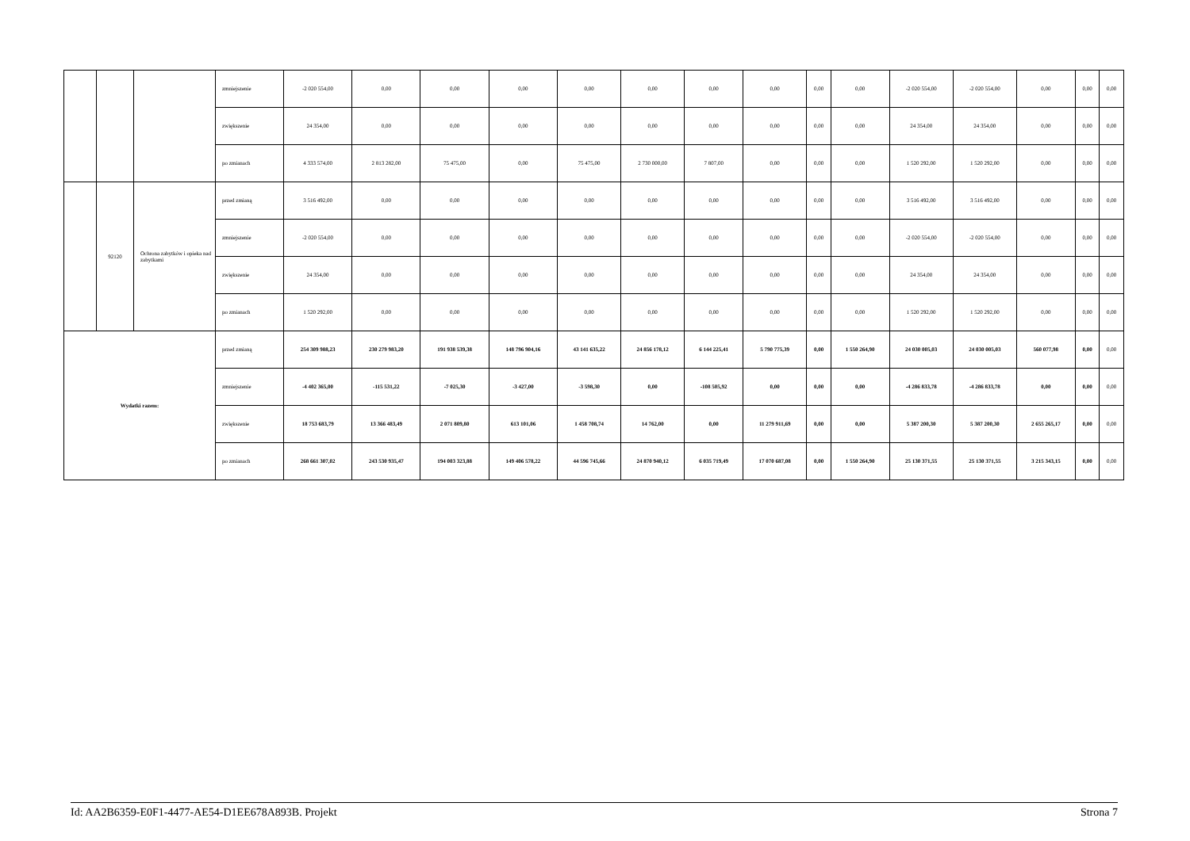| | | | zmniejszenie | -2 020 554,00 | 0,00 | 0,00 | 0,00 | 0,00 | 0,00 | 0,00 | 0,00 | 0,00 | 0,00 | -2 020 554,00 | -2 020 554,00 | 0,00 | 0,00 | 0,00 |
| | | | zwiększenie | 24 354,00 | 0,00 | 0,00 | 0,00 | 0,00 | 0,00 | 0,00 | 0,00 | 0,00 | 0,00 | 24 354,00 | 24 354,00 | 0,00 | 0,00 | 0,00 |
| | | | po zmianach | 4 333 574,00 | 2 813 282,00 | 75 475,00 | 0,00 | 75 475,00 | 2 730 000,00 | 7 807,00 | 0,00 | 0,00 | 0,00 | 1 520 292,00 | 1 520 292,00 | 0,00 | 0,00 | 0,00 |
| | 92120 | Ochrona zabytków i opieka nad zabytkami | przed zmianą | 3 516 492,00 | 0,00 | 0,00 | 0,00 | 0,00 | 0,00 | 0,00 | 0,00 | 0,00 | 0,00 | 3 516 492,00 | 3 516 492,00 | 0,00 | 0,00 | 0,00 |
| | | | zmniejszenie | -2 020 554,00 | 0,00 | 0,00 | 0,00 | 0,00 | 0,00 | 0,00 | 0,00 | 0,00 | 0,00 | -2 020 554,00 | -2 020 554,00 | 0,00 | 0,00 | 0,00 |
| | | | zwiększenie | 24 354,00 | 0,00 | 0,00 | 0,00 | 0,00 | 0,00 | 0,00 | 0,00 | 0,00 | 0,00 | 24 354,00 | 24 354,00 | 0,00 | 0,00 | 0,00 |
| | | | po zmianach | 1 520 292,00 | 0,00 | 0,00 | 0,00 | 0,00 | 0,00 | 0,00 | 0,00 | 0,00 | 0,00 | 1 520 292,00 | 1 520 292,00 | 0,00 | 0,00 | 0,00 |
| Wydatki razem: | | | przed zmianą | 254 309 988,23 | 230 279 983,20 | 191 938 539,38 | 148 796 904,16 | 43 141 635,22 | 24 856 178,12 | 6 144 225,41 | 5 790 775,39 | 0,00 | 1 550 264,90 | 24 030 005,03 | 24 030 005,03 | 560 077,98 | 0,00 | 0,00 |
| | | | zmniejszenie | -4 402 365,00 | -115 531,22 | -7 025,30 | -3 427,00 | -3 598,30 | 0,00 | -108 505,92 | 0,00 | 0,00 | 0,00 | -4 286 833,78 | -4 286 833,78 | 0,00 | 0,00 | 0,00 |
| | | | zwiększenie | 18 753 683,79 | 13 366 483,49 | 2 071 809,80 | 613 101,06 | 1 458 708,74 | 14 762,00 | 0,00 | 11 279 911,69 | 0,00 | 0,00 | 5 387 200,30 | 5 387 200,30 | 2 655 265,17 | 0,00 | 0,00 |
| | | | po zmianach | 268 661 307,02 | 243 530 935,47 | 194 003 323,88 | 149 406 578,22 | 44 596 745,66 | 24 870 940,12 | 6 035 719,49 | 17 070 687,08 | 0,00 | 1 550 264,90 | 25 130 371,55 | 25 130 371,55 | 3 215 343,15 | 0,00 | 0,00 |
Id: AA2B6359-E0F1-4477-AE54-D1EE678A893B. Projekt Strona 7